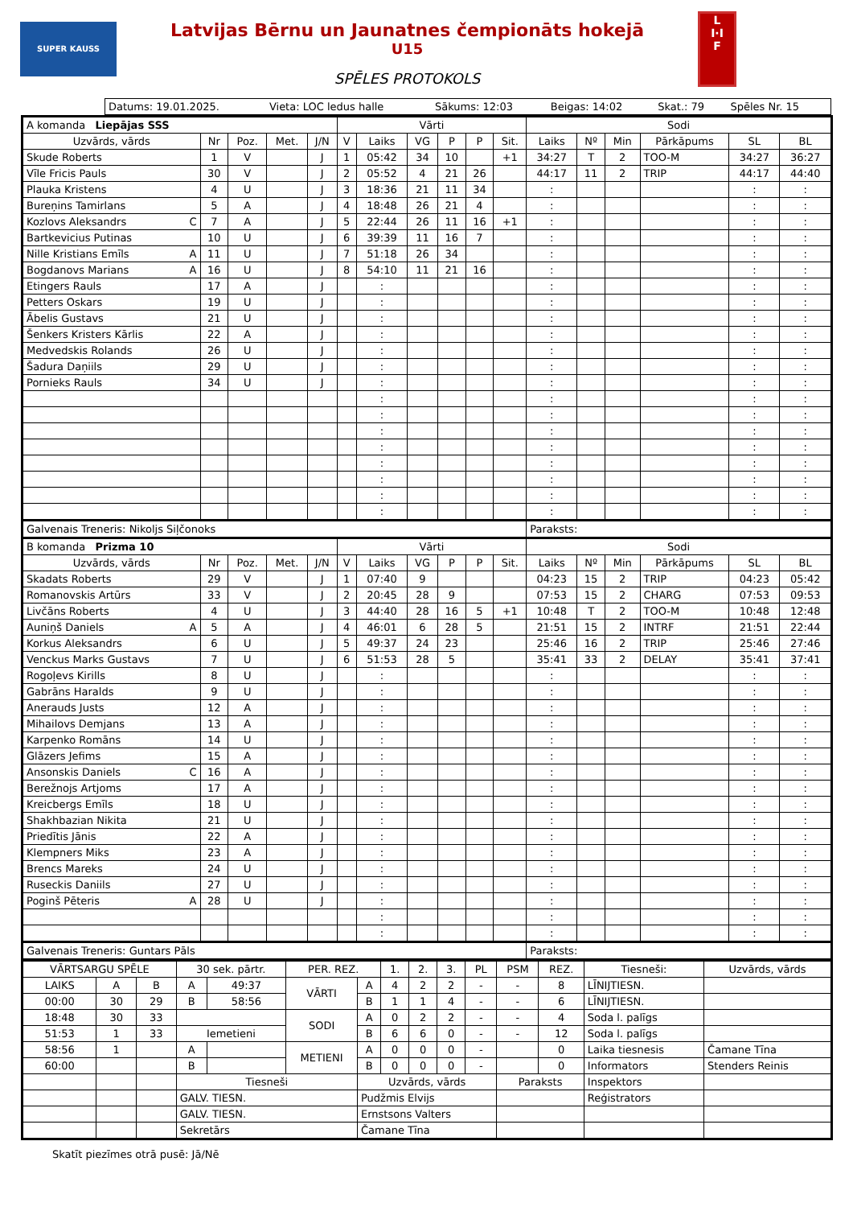SUPER KAUSS
Latvijas Bērnu un Jaunatnes čempionāts hokejā
U15
SPĒLES PROTOKOLS
L
I·I
F
| Datums: 19.01.2025. | Vieta: LOC ledus halle | Sākums: 12:03 | Beigas: 14:02 | Skat.: 79 | Spēles Nr. 15 |
| A komanda Liepājas SSS | | | | | Vārti | | | | | | Sodi | | | | | |
| Uzvārds, vārds | Nr | Poz. | Met. | J/N | V | Laiks | VG | P | P | Sit. | Laiks | Nº | Min | Pārkāpums | SL | BL |
| Skude Roberts | 1 | V | | J | 1 | 05:42 | 34 | 10 | | +1 | 34:27 | T | 2 | TOO-M | 34:27 | 36:27 |
| Vīle Fricis Pauls | 30 | V | | J | 2 | 05:52 | 4 | 21 | 26 | | 44:17 | 11 | 2 | TRIP | 44:17 | 44:40 |
| Plauka Kristens | 4 | U | | J | 3 | 18:36 | 21 | 11 | 34 | | : | | | | : | : |
| Bureņins Tamirlans | 5 | A | | J | 4 | 18:48 | 26 | 21 | 4 | | : | | | | : | : |
| Kozlovs Aleksandrs C | 7 | A | | J | 5 | 22:44 | 26 | 11 | 16 | +1 | : | | | | : | : |
| Bartkevicius Putinas | 10 | U | | J | 6 | 39:39 | 11 | 16 | 7 | | : | | | | : | : |
| Nille Kristians Emīls A | 11 | U | | J | 7 | 51:18 | 26 | 34 | | | : | | | | : | : |
| Bogdanovs Marians A | 16 | U | | J | 8 | 54:10 | 11 | 21 | 16 | | : | | | | : | : |
| Etingers Rauls | 17 | A | | J | | : | | | | | : | | | | : | : |
| Petters Oskars | 19 | U | | J | | : | | | | | : | | | | : | : |
| Ābelis Gustavs | 21 | U | | J | | : | | | | | : | | | | : | : |
| Šenkers Kristers Kārlis | 22 | A | | J | | : | | | | | : | | | | : | : |
| Medvedskis Rolands | 26 | U | | J | | : | | | | | : | | | | : | : |
| Šadura Daņiils | 29 | U | | J | | : | | | | | : | | | | : | : |
| Pornieks Rauls | 34 | U | | J | | : | | | | | : | | | | : | : |
| | | | | | | : | | | | | : | | | | : | : |
| | | | | | | : | | | | | : | | | | : | : |
| | | | | | | : | | | | | : | | | | : | : |
| | | | | | | : | | | | | : | | | | : | : |
| | | | | | | : | | | | | : | | | | : | : |
| | | | | | | : | | | | | : | | | | : | : |
| | | | | | | : | | | | | : | | | | : | : |
| | | | | | | : | | | | | : | | | | : | : |
| Galvenais Treneris: Nikoljs Siļčonoks | | | | | | | | | | | Paraksts: | | | | | |
| B komanda Prizma 10 | | | | | Vārti | | | | | | Sodi | | | | | |
| Uzvārds, vārds | Nr | Poz. | Met. | J/N | V | Laiks | VG | P | P | Sit. | Laiks | Nº | Min | Pārkāpums | SL | BL |
| Skadats Roberts | 29 | V | | J | 1 | 07:40 | 9 | | | | 04:23 | 15 | 2 | TRIP | 04:23 | 05:42 |
| Romanovskis Artūrs | 33 | V | | J | 2 | 20:45 | 28 | 9 | | | 07:53 | 15 | 2 | CHARG | 07:53 | 09:53 |
| Livčāns Roberts | 4 | U | | J | 3 | 44:40 | 28 | 16 | 5 | +1 | 10:48 | T | 2 | TOO-M | 10:48 | 12:48 |
| Auniņš Daniels A | 5 | A | | J | 4 | 46:01 | 6 | 28 | 5 | | 21:51 | 15 | 2 | INTRF | 21:51 | 22:44 |
| Korkus Aleksandrs | 6 | U | | J | 5 | 49:37 | 24 | 23 | | | 25:46 | 16 | 2 | TRIP | 25:46 | 27:46 |
| Venckus Marks Gustavs | 7 | U | | J | 6 | 51:53 | 28 | 5 | | | 35:41 | 33 | 2 | DELAY | 35:41 | 37:41 |
| Rogoļevs Kirills | 8 | U | | J | | : | | | | | : | | | | : | : |
| Gabrāns Haralds | 9 | U | | J | | : | | | | | : | | | | : | : |
| Anerauds Justs | 12 | A | | J | | : | | | | | : | | | | : | : |
| Mihailovs Demjans | 13 | A | | J | | : | | | | | : | | | | : | : |
| Karpenko Romāns | 14 | U | | J | | : | | | | | : | | | | : | : |
| Glāzers Jefims | 15 | A | | J | | : | | | | | : | | | | : | : |
| Ansonskis Daniels C | 16 | A | | J | | : | | | | | : | | | | : | : |
| Berežnojs Artjoms | 17 | A | | J | | : | | | | | : | | | | : | : |
| Kreicbergs Emīls | 18 | U | | J | | : | | | | | : | | | | : | : |
| Shakhbazian Nikita | 21 | U | | J | | : | | | | | : | | | | : | : |
| Priedītis Jānis | 22 | A | | J | | : | | | | | : | | | | : | : |
| Klempners Miks | 23 | A | | J | | : | | | | | : | | | | : | : |
| Brencs Mareks | 24 | U | | J | | : | | | | | : | | | | : | : |
| Ruseckis Daniils | 27 | U | | J | | : | | | | | : | | | | : | : |
| Poginš Pēteris A | 28 | U | | J | | : | | | | | : | | | | : | : |
| | | | | | | : | | | | | : | | | | : | : |
| | | | | | | : | | | | | : | | | | : | : |
| Galvenais Treneris: Guntars Pāls | | | | | | | | | | | Paraksts: | | | | | |
| VĀRTSARGU SPĒLE | | | 30 sek. pārtr. | | PER. REZ. | | 1. | 2. | 3. | PL | PSM | REZ. | Tiesneši: | Uzvārds, vārds |
| LAIKS | A | B | A | 49:37 | VĀRTI | A | 4 | 2 | 2 | - | - | 8 | LĪNIJTIESN. | |
| 00:00 | 30 | 29 | B | 58:56 | | B | 1 | 1 | 4 | - | - | 6 | LĪNIJTIESN. | |
| 18:48 | 30 | 33 | | | SODI | A | 0 | 2 | 2 | - | - | 4 | Soda l. palīgs | |
| 51:53 | 1 | 33 | Iemetieni | | | B | 6 | 6 | 0 | - | - | 12 | Soda l. palīgs | |
| 58:56 | 1 | | A | | METIENI | A | 0 | 0 | 0 | - | | 0 | Laika tiesnesis | Čamane Tīna |
| 60:00 | | | B | | | B | 0 | 0 | 0 | - | | 0 | Informators | Stenders Reinis |
| | | | Tiesneši | | | Uzvārds, vārds | | | | | Paraksts | | Inspektors | |
| | | | GALV. TIESN. | | | Pudžmis Elvijs | | | | | | | Reģistrators | |
| | | | GALV. TIESN. | | | Ernstsons Valters | | | | | | | | |
| | | | Sekretārs | | | Čamane Tīna | | | | | | | | |
Skatīt piezīmes otrā pusē: Jā/Nē